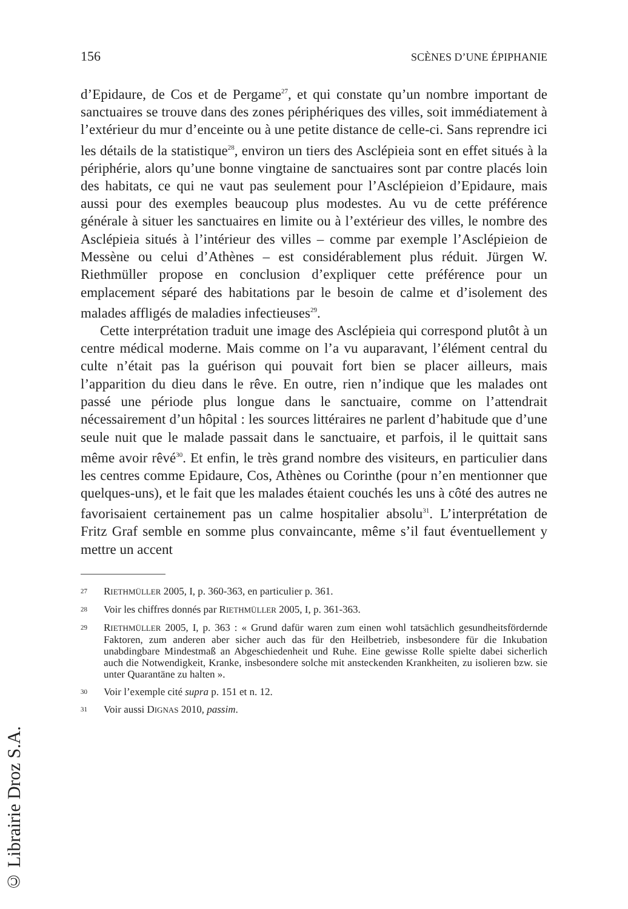156 SCÈNES D’UNE ÉPIPHANIE
d’Epidaure, de Cos et de Pergame<sup>27</sup>, et qui constate qu’un nombre important de sanctuaires se trouve dans des zones périphériques des villes, soit immédiatement à l’extérieur du mur d’enceinte ou à une petite distance de celle-ci. Sans reprendre ici les détails de la statistique<sup>28</sup>, environ un tiers des Asclépieia sont en effet situés à la périphérie, alors qu’une bonne vingtaine de sanctuaires sont par contre placés loin des habitats, ce qui ne vaut pas seulement pour l’Asclépieion d’Epidaure, mais aussi pour des exemples beaucoup plus modestes. Au vu de cette préférence générale à situer les sanctuaires en limite ou à l’extérieur des villes, le nombre des Asclépieia situés à l’intérieur des villes – comme par exemple l’Asclépieion de Messène ou celui d’Athènes – est considérablement plus réduit. Jürgen W. Riethmüller propose en conclusion d’expliquer cette préférence pour un emplacement séparé des habitations par le besoin de calme et d’isolement des malades affligés de maladies infectieuses<sup>29</sup>.
Cette interprétation traduit une image des Asclépieia qui correspond plutôt à un centre médical moderne. Mais comme on l’a vu auparavant, l’élément central du culte n’était pas la guérison qui pouvait fort bien se placer ailleurs, mais l’apparition du dieu dans le rêve. En outre, rien n’indique que les malades ont passé une période plus longue dans le sanctuaire, comme on l’attendrait nécessairement d’un hôpital : les sources littéraires ne parlent d’habitude que d’une seule nuit que le malade passait dans le sanctuaire, et parfois, il le quittait sans même avoir rêvé<sup>30</sup>. Et enfin, le très grand nombre des visiteurs, en particulier dans les centres comme Epidaure, Cos, Athènes ou Corinthe (pour n’en mentionner que quelques-uns), et le fait que les malades étaient couchés les uns à côté des autres ne favorisaient certainement pas un calme hospitalier absolu<sup>31</sup>. L’interprétation de Fritz Graf semble en somme plus convaincante, même s’il faut éventuellement y mettre un accent
27 RIETHMÜLLER 2005, I, p. 360-363, en particulier p. 361.
28 Voir les chiffres donnés par RIETHMÜLLER 2005, I, p. 361-363.
29 RIETHMÜLLER 2005, I, p. 363 : « Grund dafür waren zum einen wohl tatsächlich gesundheitsfördernde Faktoren, zum anderen aber sicher auch das für den Heilbetrieb, insbesondere für die Inkubation unabdingbare Mindestmaß an Abgeschiedenheit und Ruhe. Eine gewisse Rolle spielte dabei sicherlich auch die Notwendigkeit, Kranke, insbesondere solche mit ansteckenden Krankheiten, zu isolieren bzw. sie unter Quarantäne zu halten ».
30 Voir l’exemple cité supra p. 151 et n. 12.
31 Voir aussi DIGNAS 2010, passim.
© Librairie Droz S.A.